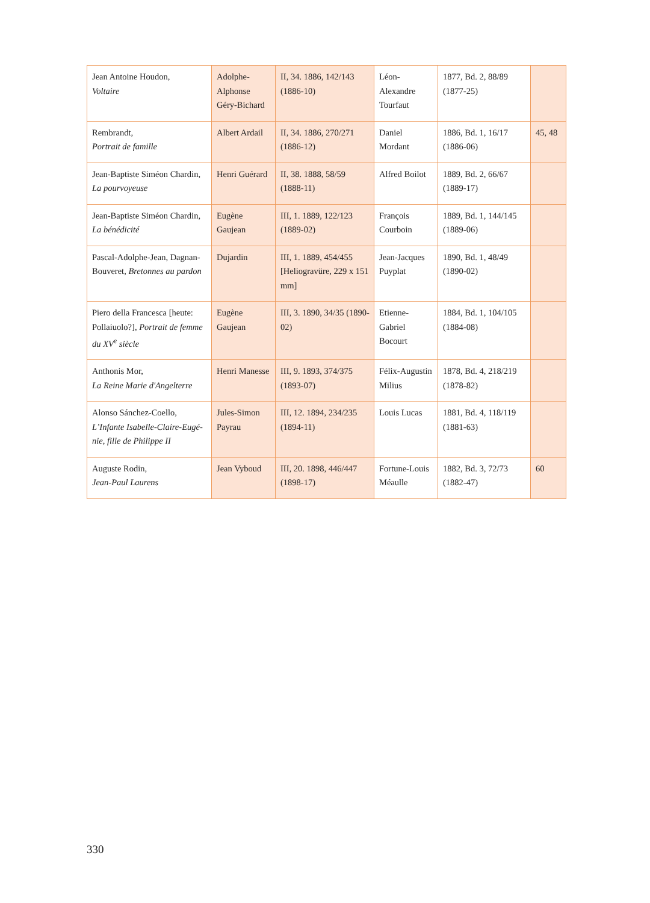| Jean Antoine Houdon, Voltaire | Adolphe-Alphonse Géry-Bichard | II, 34. 1886, 142/143 (1886-10) | Léon-Alexandre Tourfaut | 1877, Bd. 2, 88/89 (1877-25) | |
| Rembrandt, Portrait de famille | Albert Ardail | II, 34. 1886, 270/271 (1886-12) | Daniel Mordant | 1886, Bd. 1, 16/17 (1886-06) | 45, 48 |
| Jean-Baptiste Siméon Chardin, La pourvoyeuse | Henri Guérard | II, 38. 1888, 58/59 (1888-11) | Alfred Boilot | 1889, Bd. 2, 66/67 (1889-17) | |
| Jean-Baptiste Siméon Chardin, La bénédicité | Eugène Gaujean | III, 1. 1889, 122/123 (1889-02) | François Courboin | 1889, Bd. 1, 144/145 (1889-06) | |
| Pascal-Adolphe-Jean, Dagnan-Bouveret, Bretonnes au pardon | Dujardin | III, 1. 1889, 454/455 [Heliogravüre, 229 x 151 mm] | Jean-Jacques Puyplat | 1890, Bd. 1, 48/49 (1890-02) | |
| Piero della Francesca [heute: Pollaiuolo?], Portrait de femme du XV<sup>e</sup> siècle | Eugène Gaujean | III, 3. 1890, 34/35 (1890-02) | Etienne-Gabriel Bocourt | 1884, Bd. 1, 104/105 (1884-08) | |
| Anthonis Mor, La Reine Marie d'Angelterre | Henri Manesse | III, 9. 1893, 374/375 (1893-07) | Félix-Augustin Milius | 1878, Bd. 4, 218/219 (1878-82) | |
| Alonso Sánchez-Coello, L’Infante Isabelle-Claire-Eugé-nie, fille de Philippe II | Jules-Simon Payrau | III, 12. 1894, 234/235 (1894-11) | Louis Lucas | 1881, Bd. 4, 118/119 (1881-63) | |
| Auguste Rodin, Jean-Paul Laurens | Jean Vyboud | III, 20. 1898, 446/447 (1898-17) | Fortune-Louis Méaulle | 1882, Bd. 3, 72/73 (1882-47) | 60 |
330